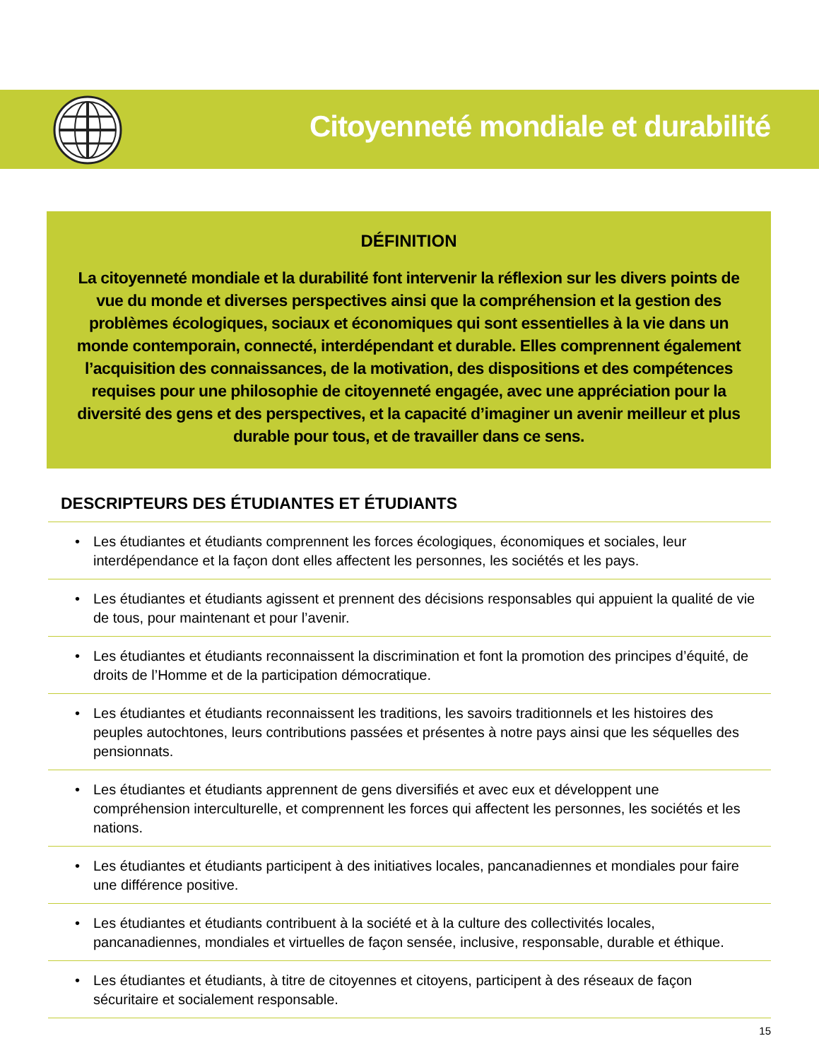Citoyenneté mondiale et durabilité
DÉFINITION
La citoyenneté mondiale et la durabilité font intervenir la réflexion sur les divers points de vue du monde et diverses perspectives ainsi que la compréhension et la gestion des problèmes écologiques, sociaux et économiques qui sont essentielles à la vie dans un monde contemporain, connecté, interdépendant et durable. Elles comprennent également l’acquisition des connaissances, de la motivation, des dispositions et des compétences requises pour une philosophie de citoyenneté engagée, avec une appréciation pour la diversité des gens et des perspectives, et la capacité d’imaginer un avenir meilleur et plus durable pour tous, et de travailler dans ce sens.
DESCRIPTEURS DES ÉTUDIANTES ET ÉTUDIANTS
• Les étudiantes et étudiants comprennent les forces écologiques, économiques et sociales, leur interdépendance et la façon dont elles affectent les personnes, les sociétés et les pays.
• Les étudiantes et étudiants agissent et prennent des décisions responsables qui appuient la qualité de vie de tous, pour maintenant et pour l’avenir.
• Les étudiantes et étudiants reconnaissent la discrimination et font la promotion des principes d’équité, de droits de l’Homme et de la participation démocratique.
• Les étudiantes et étudiants reconnaissent les traditions, les savoirs traditionnels et les histoires des peuples autochtones, leurs contributions passées et présentes à notre pays ainsi que les séquelles des pensionnats.
• Les étudiantes et étudiants apprennent de gens diversifiés et avec eux et développent une compréhension interculturelle, et comprennent les forces qui affectent les personnes, les sociétés et les nations.
• Les étudiantes et étudiants participent à des initiatives locales, pancanadiennes et mondiales pour faire une différence positive.
• Les étudiantes et étudiants contribuent à la société et à la culture des collectivités locales, pancanadiennes, mondiales et virtuelles de façon sensée, inclusive, responsable, durable et éthique.
• Les étudiantes et étudiants, à titre de citoyennes et citoyens, participent à des réseaux de façon sécuritaire et socialement responsable.
15